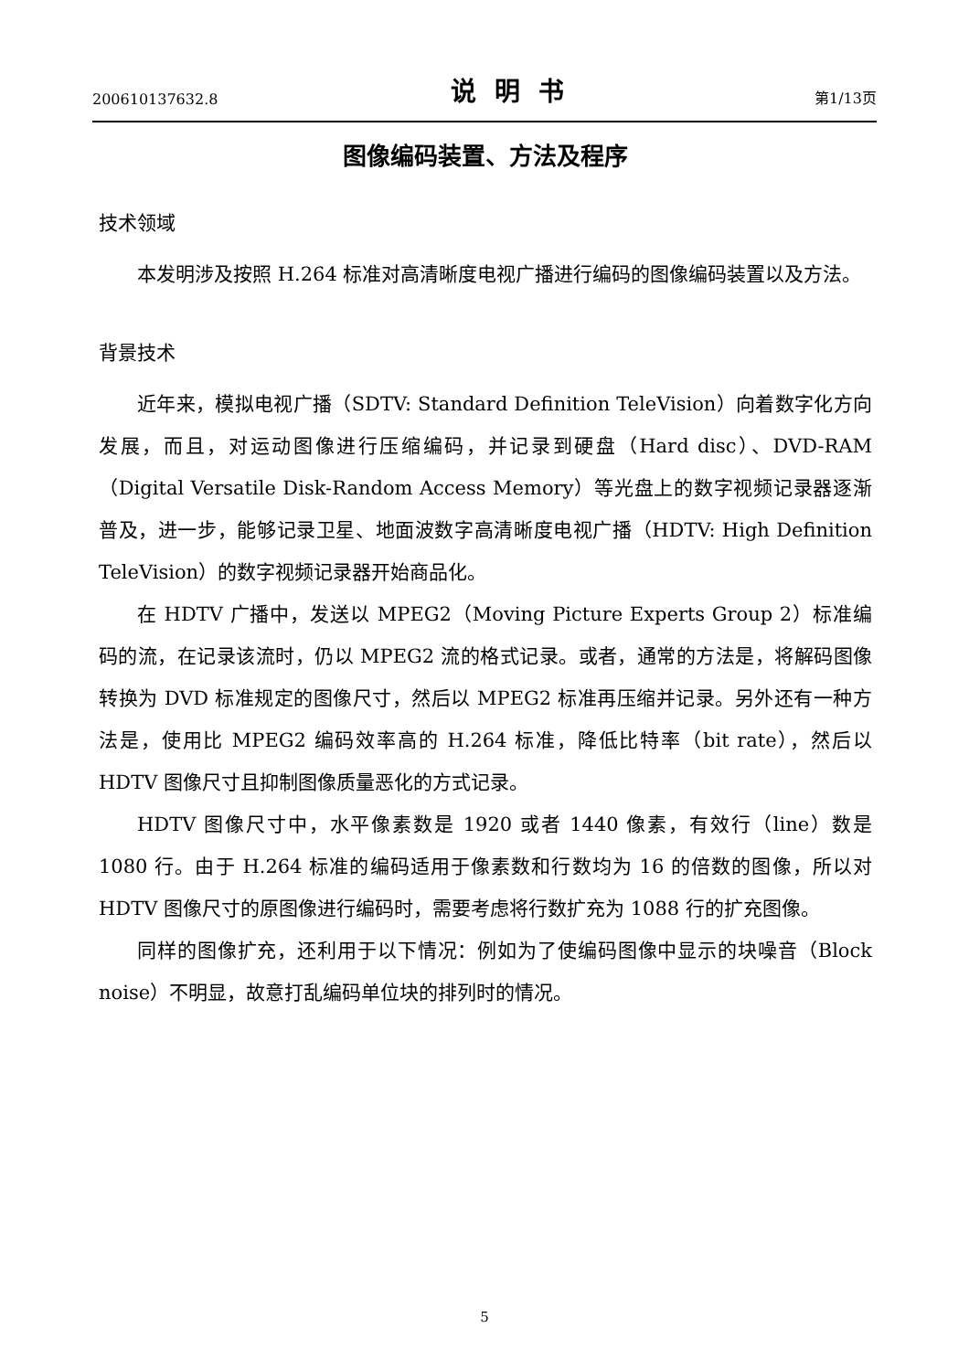200610137632.8 说明书 第1/13页
图像编码装置、方法及程序
技术领域
本发明涉及按照 H.264 标准对高清晰度电视广播进行编码的图像编码装置以及方法。
背景技术
近年来，模拟电视广播（SDTV: Standard Definition TeleVision）向着数字化方向发展，而且，对运动图像进行压缩编码，并记录到硬盘（Hard disc）、DVD-RAM（Digital Versatile Disk-Random Access Memory）等光盘上的数字视频记录器逐渐普及，进一步，能够记录卫星、地面波数字高清晰度电视广播（HDTV: High Definition TeleVision）的数字视频记录器开始商品化。
在 HDTV 广播中，发送以 MPEG2（Moving Picture Experts Group 2）标准编码的流，在记录该流时，仍以 MPEG2 流的格式记录。或者，通常的方法是，将解码图像转换为 DVD 标准规定的图像尺寸，然后以 MPEG2 标准再压缩并记录。另外还有一种方法是，使用比 MPEG2 编码效率高的 H.264 标准，降低比特率（bit rate），然后以 HDTV 图像尺寸且抑制图像质量恶化的方式记录。
HDTV 图像尺寸中，水平像素数是 1920 或者 1440 像素，有效行（line）数是 1080 行。由于 H.264 标准的编码适用于像素数和行数均为 16 的倍数的图像，所以对 HDTV 图像尺寸的原图像进行编码时，需要考虑将行数扩充为 1088 行的扩充图像。
同样的图像扩充，还利用于以下情况：例如为了使编码图像中显示的块噪音（Block noise）不明显，故意打乱编码单位块的排列时的情况。
5